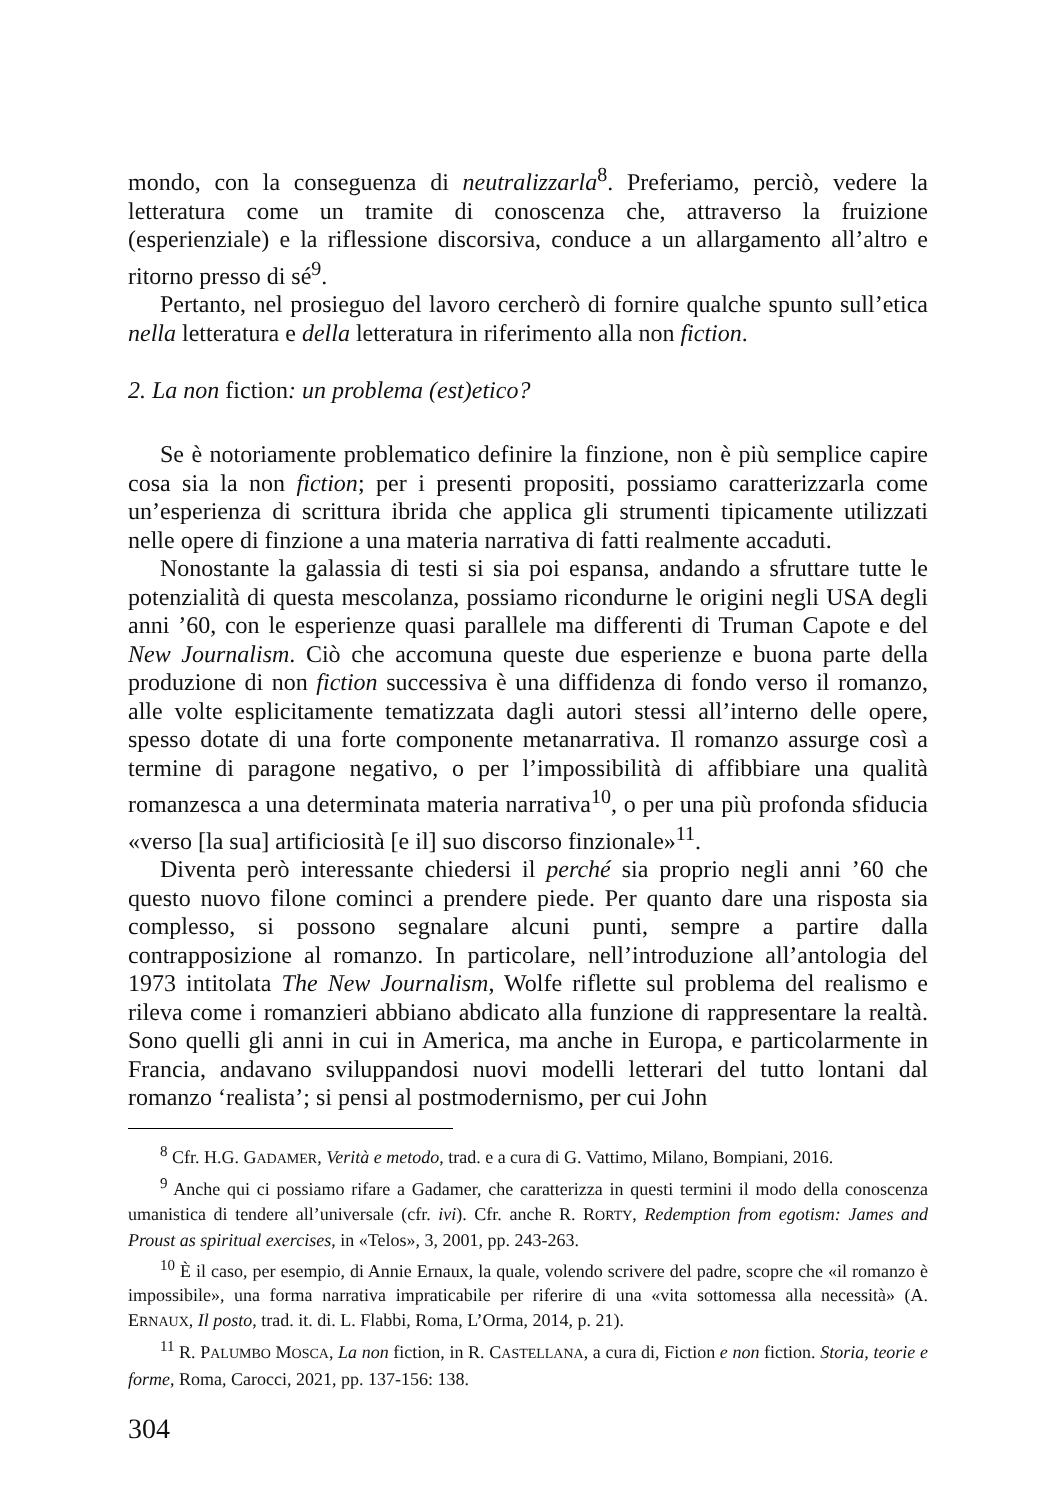mondo, con la conseguenza di neutralizzarla<sup>8</sup>. Preferiamo, perciò, vedere la letteratura come un tramite di conoscenza che, attraverso la fruizione (esperienziale) e la riflessione discorsiva, conduce a un allargamento all’altro e ritorno presso di sé<sup>9</sup>.
Pertanto, nel prosieguo del lavoro cercherò di fornire qualche spunto sull’etica nella letteratura e della letteratura in riferimento alla non fiction.
2. La non fiction: un problema (est)etico?
Se è notoriamente problematico definire la finzione, non è più semplice capire cosa sia la non fiction; per i presenti propositi, possiamo caratterizzarla come un’esperienza di scrittura ibrida che applica gli strumenti tipicamente utilizzati nelle opere di finzione a una materia narrativa di fatti realmente accaduti.
Nonostante la galassia di testi si sia poi espansa, andando a sfruttare tutte le potenzialità di questa mescolanza, possiamo ricondurne le origini negli USA degli anni ’60, con le esperienze quasi parallele ma differenti di Truman Capote e del New Journalism. Ciò che accomuna queste due esperienze e buona parte della produzione di non fiction successiva è una diffidenza di fondo verso il romanzo, alle volte esplicitamente tematizzata dagli autori stessi all’interno delle opere, spesso dotate di una forte componente metanarrativa. Il romanzo assurge così a termine di paragone negativo, o per l’impossibilità di affibbiare una qualità romanzesca a una determinata materia narrativa<sup>10</sup>, o per una più profonda sfiducia «verso [la sua] artificiosità [e il] suo discorso finzionale»<sup>11</sup>.
Diventa però interessante chiedersi il perché sia proprio negli anni ’60 che questo nuovo filone cominci a prendere piede. Per quanto dare una risposta sia complesso, si possono segnalare alcuni punti, sempre a partire dalla contrapposizione al romanzo. In particolare, nell’introduzione all’antologia del 1973 intitolata The New Journalism, Wolfe riflette sul problema del realismo e rileva come i romanzieri abbiano abdicato alla funzione di rappresentare la realtà. Sono quelli gli anni in cui in America, ma anche in Europa, e particolarmente in Francia, andavano sviluppandosi nuovi modelli letterari del tutto lontani dal romanzo ‘realista’; si pensi al postmodernismo, per cui John
<sup>8</sup> Cfr. H.G. GADAMER, Verità e metodo, trad. e a cura di G. Vattimo, Milano, Bompiani, 2016.
<sup>9</sup> Anche qui ci possiamo rifare a Gadamer, che caratterizza in questi termini il modo della conoscenza umanistica di tendere all’universale (cfr. ivi). Cfr. anche R. RORTY, Redemption from egotism: James and Proust as spiritual exercises, in «Telos», 3, 2001, pp. 243-263.
<sup>10</sup> È il caso, per esempio, di Annie Ernaux, la quale, volendo scrivere del padre, scopre che «il romanzo è impossibile», una forma narrativa impraticabile per riferire di una «vita sottomessa alla necessità» (A. ERNAUX, Il posto, trad. it. di. L. Flabbi, Roma, L’Orma, 2014, p. 21).
<sup>11</sup> R. PALUMBO MOSCA, La non fiction, in R. CASTELLANA, a cura di, Fiction e non fiction. Storia, teorie e forme, Roma, Carocci, 2021, pp. 137-156: 138.
304